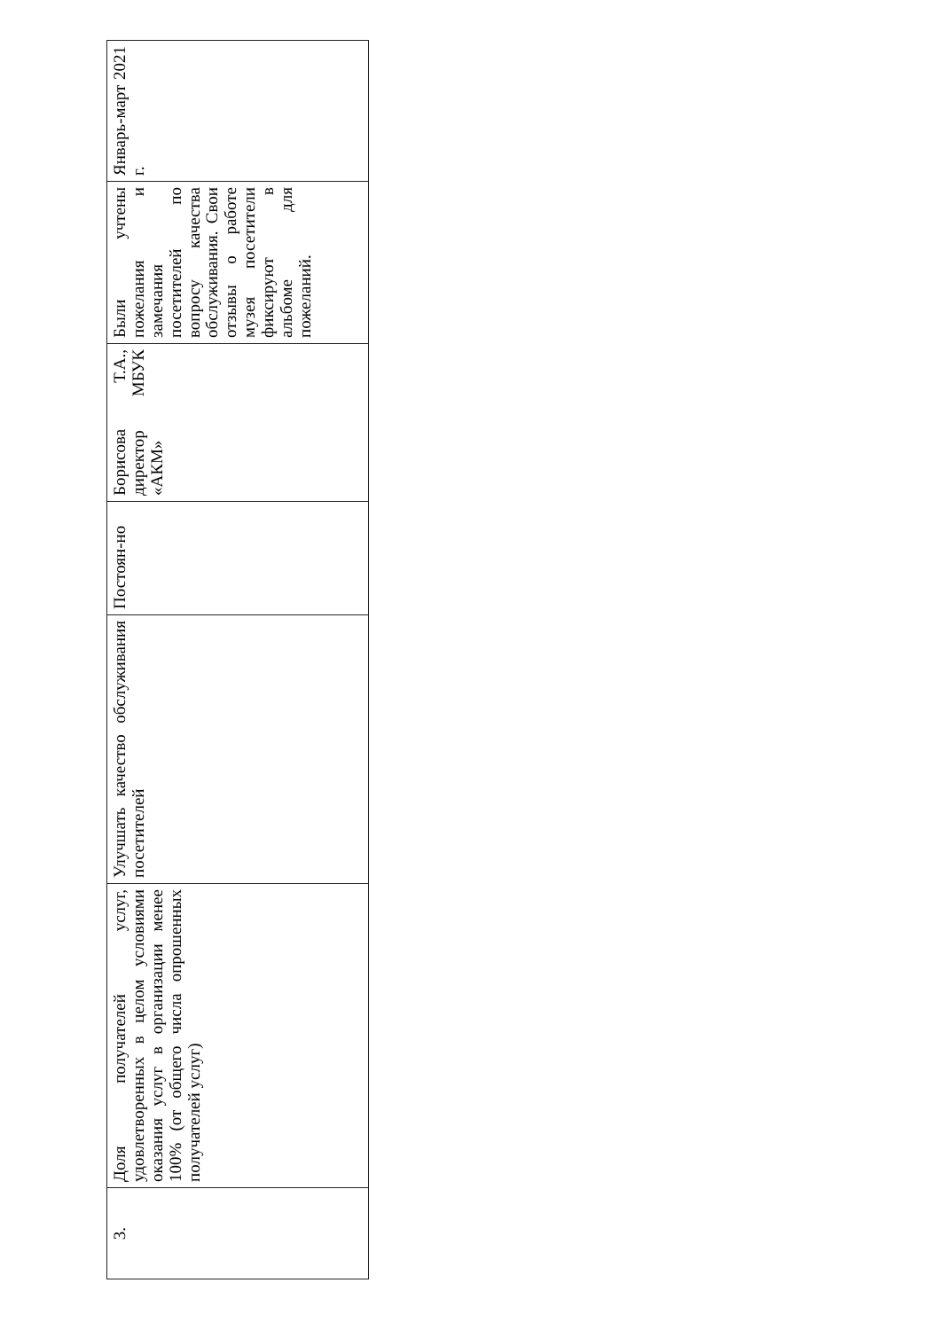| 3. | Доля получателей услуг, удовлетворенных в целом условиями оказания услуг в организации менее 100% (от общего числа опрошенных получателей услуг) | Улучшать качество обслуживания посетителей | Постоян-но | Борисова Т.А., директор МБУК «АКМ» | Были учтены пожелания и замечания посетителей по вопросу качества обслуживания. Свои отзывы о работе музея посетители фиксируют в альбоме для пожеланий. | Январь-март 2021 г. |